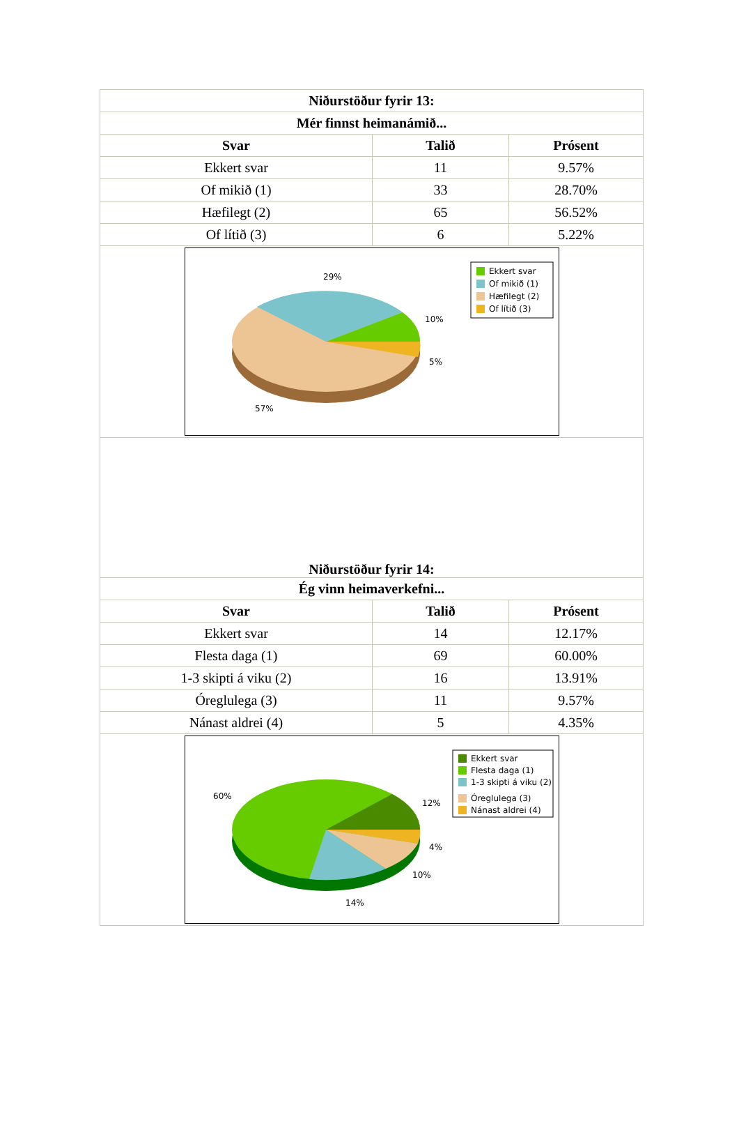| Niðurstöður fyrir 13: | | |
| --- | --- | --- |
| Mér finnst heimanámið... | | |
| Svar | Talið | Prósent |
| Ekkert svar | 11 | 9.57% |
| Of mikið (1) | 33 | 28.70% |
| Hæfilegt (2) | 65 | 56.52% |
| Of lítið (3) | 6 | 5.22% |
| 29% 10% 5% 57% Ekkert svar Of mikið (1) Hæfilegt (2) Of lítið (3) | | |
| Niðurstöður fyrir 14: | | |
| Ég vinn heimaverkefni... | | |
| Svar | Talið | Prósent |
| Ekkert svar | 14 | 12.17% |
| Flesta daga (1) | 69 | 60.00% |
| 1-3 skipti á viku (2) | 16 | 13.91% |
| Óreglulega (3) | 11 | 9.57% |
| Nánast aldrei (4) | 5 | 4.35% |
| 60% 12% 4% 10% 14% Ekkert svar Flesta daga (1) 1-3 skipti á viku (2) Óreglulega (3) Nánast aldrei (4) | | |